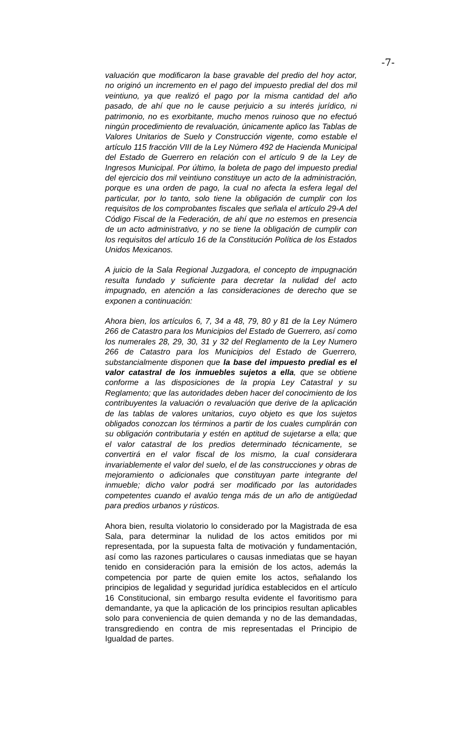-7-
valuación que modificaron la base gravable del predio del hoy actor, no originó un incremento en el pago del impuesto predial del dos mil veintiuno, ya que realizó el pago por la misma cantidad del año pasado, de ahí que no le cause perjuicio a su interés jurídico, ni patrimonio, no es exorbitante, mucho menos ruinoso que no efectuó ningún procedimiento de revaluación, únicamente aplico las Tablas de Valores Unitarios de Suelo y Construcción vigente, como estable el artículo 115 fracción VIII de la Ley Número 492 de Hacienda Municipal del Estado de Guerrero en relación con el artículo 9 de la Ley de Ingresos Municipal. Por último, la boleta de pago del impuesto predial del ejercicio dos mil veintiuno constituye un acto de la administración, porque es una orden de pago, la cual no afecta la esfera legal del particular, por lo tanto, solo tiene la obligación de cumplir con los requisitos de los comprobantes fiscales que señala el artículo 29-A del Código Fiscal de la Federación, de ahí que no estemos en presencia de un acto administrativo, y no se tiene la obligación de cumplir con los requisitos del artículo 16 de la Constitución Política de los Estados Unidos Mexicanos.
A juicio de la Sala Regional Juzgadora, el concepto de impugnación resulta fundado y suficiente para decretar la nulidad del acto impugnado, en atención a las consideraciones de derecho que se exponen a continuación:
Ahora bien, los artículos 6, 7, 34 a 48, 79, 80 y 81 de la Ley Número 266 de Catastro para los Municipios del Estado de Guerrero, así como los numerales 28, 29, 30, 31 y 32 del Reglamento de la Ley Numero 266 de Catastro para los Municipios del Estado de Guerrero, substancialmente disponen que la base del impuesto predial es el valor catastral de los inmuebles sujetos a ella, que se obtiene conforme a las disposiciones de la propia Ley Catastral y su Reglamento; que las autoridades deben hacer del conocimiento de los contribuyentes la valuación o revaluación que derive de la aplicación de las tablas de valores unitarios, cuyo objeto es que los sujetos obligados conozcan los términos a partir de los cuales cumplirán con su obligación contributaria y estén en aptitud de sujetarse a ella; que el valor catastral de los predios determinado técnicamente, se convertirá en el valor fiscal de los mismo, la cual considerara invariablemente el valor del suelo, el de las construcciones y obras de mejoramiento o adicionales que constituyan parte integrante del inmueble; dicho valor podrá ser modificado por las autoridades competentes cuando el avalúo tenga más de un año de antigüedad para predios urbanos y rústicos.
Ahora bien, resulta violatorio lo considerado por la Magistrada de esa Sala, para determinar la nulidad de los actos emitidos por mi representada, por la supuesta falta de motivación y fundamentación, así como las razones particulares o causas inmediatas que se hayan tenido en consideración para la emisión de los actos, además la competencia por parte de quien emite los actos, señalando los principios de legalidad y seguridad jurídica establecidos en el artículo 16 Constitucional, sin embargo resulta evidente el favoritismo para demandante, ya que la aplicación de los principios resultan aplicables solo para conveniencia de quien demanda y no de las demandadas, transgrediendo en contra de mis representadas el Principio de Igualdad de partes.